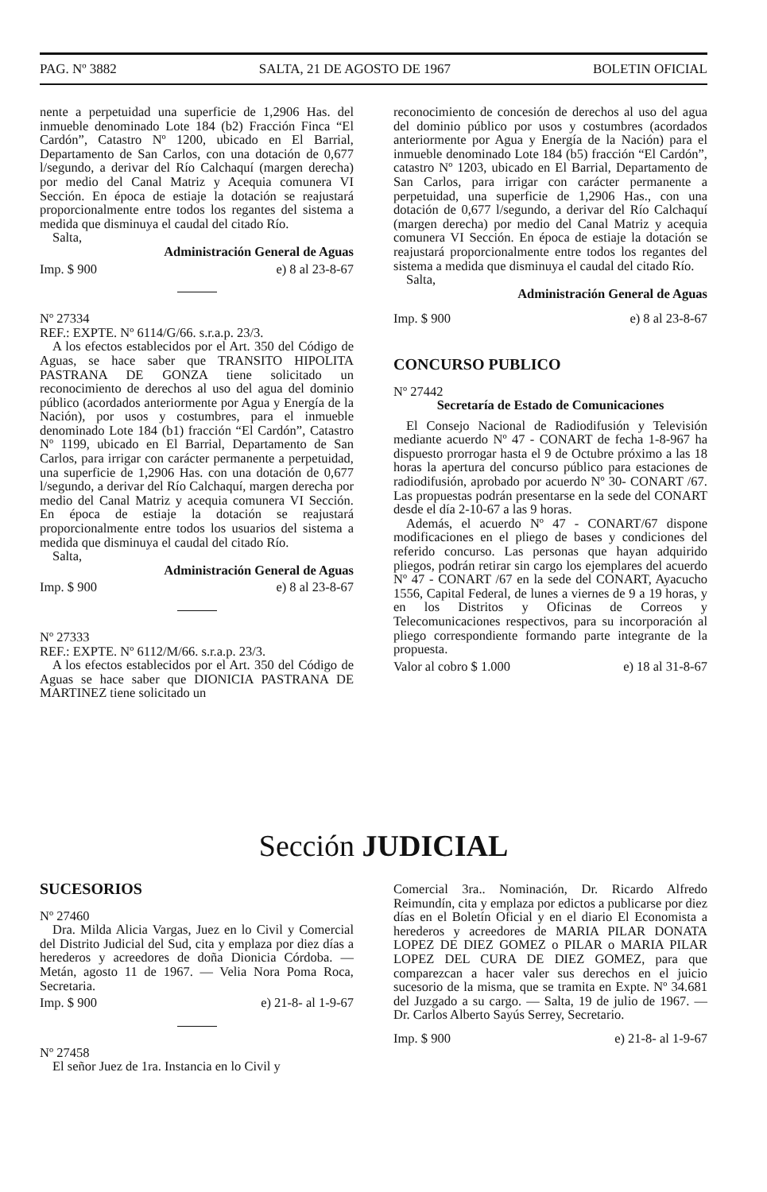PAG. Nº 3882 SALTA, 21 DE AGOSTO DE 1967 BOLETIN OFICIAL
nente a perpetuidad una superficie de 1,2906 Has. del inmueble denominado Lote 184 (b2) Fracción Finca “El Cardón”, Catastro Nº 1200, ubicado en El Barrial, Departamento de San Carlos, con una dotación de 0,677 l/segundo, a derivar del Río Calchaquí (margen derecha) por medio del Canal Matriz y Acequia comunera VI Sección. En época de estiaje la dotación se reajustará proporcionalmente entre todos los regantes del sistema a medida que disminuya el caudal del citado Río.
Salta,
Administración General de Aguas
Imp. $ 900 e) 8 al 23-8-67
Nº 27334
REF.: EXPTE. Nº 6114/G/66. s.r.a.p. 23/3.
A los efectos establecidos por el Art. 350 del Código de Aguas, se hace saber que TRANSITO HIPOLITA PASTRANA DE GONZA tiene solicitado un reconocimiento de derechos al uso del agua del dominio público (acordados anteriormente por Agua y Energía de la Nación), por usos y costumbres, para el inmueble denominado Lote 184 (b1) fracción “El Cardón”, Catastro Nº 1199, ubicado en El Barrial, Departamento de San Carlos, para irrigar con carácter permanente a perpetuidad, una superficie de 1,2906 Has. con una dotación de 0,677 l/segundo, a derivar del Río Calchaquí, margen derecha por medio del Canal Matriz y acequia comunera VI Sección. En época de estiaje la dotación se reajustará proporcionalmente entre todos los usuarios del sistema a medida que disminuya el caudal del citado Río.
Salta,
Administración General de Aguas
Imp. $ 900 e) 8 al 23-8-67
Nº 27333
REF.: EXPTE. Nº 6112/M/66. s.r.a.p. 23/3.
A los efectos establecidos por el Art. 350 del Código de Aguas se hace saber que DIONICIA PASTRANA DE MARTINEZ tiene solicitado un
reconocimiento de concesión de derechos al uso del agua del dominio público por usos y costumbres (acordados anteriormente por Agua y Energía de la Nación) para el inmueble denominado Lote 184 (b5) fracción “El Cardón”, catastro Nº 1203, ubicado en El Barrial, Departamento de San Carlos, para irrigar con carácter permanente a perpetuidad, una superficie de 1,2906 Has., con una dotación de 0,677 l/segundo, a derivar del Río Calchaquí (margen derecha) por medio del Canal Matriz y acequia comunera VI Sección. En época de estiaje la dotación se reajustará proporcionalmente entre todos los regantes del sistema a medida que disminuya el caudal del citado Río.
Salta,
Administración General de Aguas
Imp. $ 900 e) 8 al 23-8-67
CONCURSO PUBLICO
Nº 27442
Secretaría de Estado de Comunicaciones
El Consejo Nacional de Radiodifusión y Televisión mediante acuerdo Nº 47 - CONART de fecha 1-8-967 ha dispuesto prorrogar hasta el 9 de Octubre próximo a las 18 horas la apertura del concurso público para estaciones de radiodifusión, aprobado por acuerdo Nº 30- CONART /67. Las propuestas podrán presentarse en la sede del CONART desde el día 2-10-67 a las 9 horas.
Además, el acuerdo Nº 47 - CONART/67 dispone modificaciones en el pliego de bases y condiciones del referido concurso. Las personas que hayan adquirido pliegos, podrán retirar sin cargo los ejemplares del acuerdo Nº 47 - CONART /67 en la sede del CONART, Ayacucho 1556, Capital Federal, de lunes a viernes de 9 a 19 horas, y en los Distritos y Oficinas de Correos y Telecomunicaciones respectivos, para su incorporación al pliego correspondiente formando parte integrante de la propuesta.
Valor al cobro $ 1.000 e) 18 al 31-8-67
Sección JUDICIAL
SUCESORIOS
Nº 27460
Dra. Milda Alicia Vargas, Juez en lo Civil y Comercial del Distrito Judicial del Sud, cita y emplaza por diez días a herederos y acreedores de doña Dionicia Córdoba. — Metán, agosto 11 de 1967. — Velia Nora Poma Roca, Secretaria.
Imp. $ 900 e) 21-8- al 1-9-67
Nº 27458
El señor Juez de 1ra. Instancia en lo Civil y
Comercial 3ra.. Nominación, Dr. Ricardo Alfredo Reimundín, cita y emplaza por edictos a publicarse por diez días en el Boletín Oficial y en el diario El Economista a herederos y acreedores de MARIA PILAR DONATA LOPEZ DE DIEZ GOMEZ o PILAR o MARIA PILAR LOPEZ DEL CURA DE DIEZ GOMEZ, para que comparezcan a hacer valer sus derechos en el juicio sucesorio de la misma, que se tramita en Expte. Nº 34.681 del Juzgado a su cargo. — Salta, 19 de julio de 1967. — Dr. Carlos Alberto Sayús Serrey, Secretario.
Imp. $ 900 e) 21-8- al 1-9-67